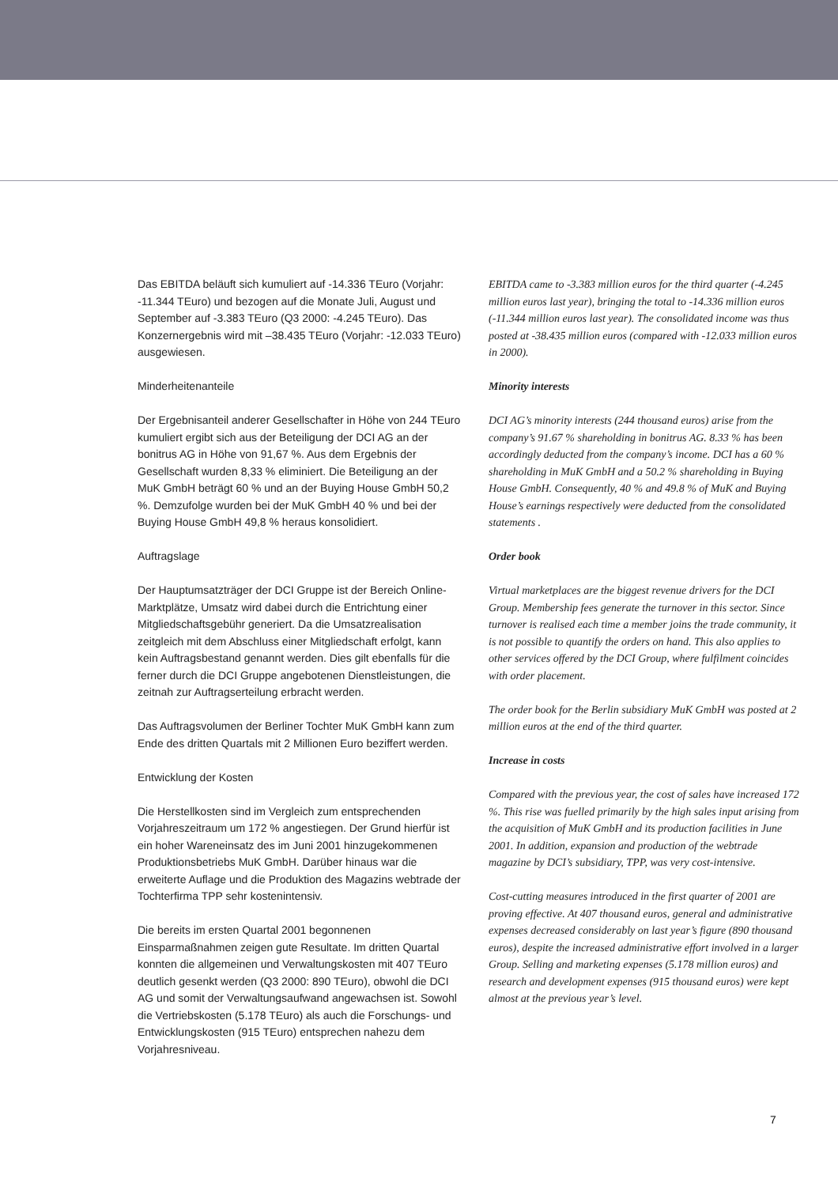Das EBITDA beläuft sich kumuliert auf -14.336 TEuro (Vorjahr: -11.344 TEuro) und bezogen auf die Monate Juli, August und September auf -3.383 TEuro (Q3 2000: -4.245 TEuro). Das Konzernergebnis wird mit –38.435 TEuro (Vorjahr: -12.033 TEuro) ausgewiesen.
Minderheitenanteile
Der Ergebnisanteil anderer Gesellschafter in Höhe von 244 TEuro kumuliert ergibt sich aus der Beteiligung der DCI AG an der bonitrus AG in Höhe von 91,67 %. Aus dem Ergebnis der Gesellschaft wurden 8,33 % eliminiert. Die Beteiligung an der MuK GmbH beträgt 60 % und an der Buying House GmbH 50,2 %. Demzufolge wurden bei der MuK GmbH 40 % und bei der Buying House GmbH 49,8 % heraus konsolidiert.
Auftragslage
Der Hauptumsatzträger der DCI Gruppe ist der Bereich Online-Marktplätze, Umsatz wird dabei durch die Entrichtung einer Mitgliedschaftsgebühr generiert. Da die Umsatzrealisation zeitgleich mit dem Abschluss einer Mitgliedschaft erfolgt, kann kein Auftragsbestand genannt werden. Dies gilt ebenfalls für die ferner durch die DCI Gruppe angebotenen Dienstleistungen, die zeitnah zur Auftragserteilung erbracht werden.
Das Auftragsvolumen der Berliner Tochter MuK GmbH kann zum Ende des dritten Quartals mit 2 Millionen Euro beziffert werden.
Entwicklung der Kosten
Die Herstellkosten sind im Vergleich zum entsprechenden Vorjahreszeitraum um 172 % angestiegen. Der Grund hierfür ist ein hoher Wareneinsatz des im Juni 2001 hinzugekommenen Produktionsbetriebs MuK GmbH. Darüber hinaus war die erweiterte Auflage und die Produktion des Magazins webtrade der Tochterfirma TPP sehr kostenintensiv.
Die bereits im ersten Quartal 2001 begonnenen Einsparmaßnahmen zeigen gute Resultate. Im dritten Quartal konnten die allgemeinen und Verwaltungskosten mit 407 TEuro deutlich gesenkt werden (Q3 2000: 890 TEuro), obwohl die DCI AG und somit der Verwaltungsaufwand angewachsen ist. Sowohl die Vertriebskosten (5.178 TEuro) als auch die Forschungs- und Entwicklungskosten (915 TEuro) entsprechen nahezu dem Vorjahresniveau.
EBITDA came to -3.383 million euros for the third quarter (-4.245 million euros last year), bringing the total to -14.336 million euros (-11.344 million euros last year). The consolidated income was thus posted at -38.435 million euros (compared with -12.033 million euros in 2000).
Minority interests
DCI AG’s minority interests (244 thousand euros) arise from the company’s 91.67 % shareholding in bonitrus AG. 8.33 % has been accordingly deducted from the company’s income. DCI has a 60 % shareholding in MuK GmbH and a 50.2 % shareholding in Buying House GmbH. Consequently, 40 % and 49.8 % of MuK and Buying House’s earnings respectively were deducted from the consolidated statements .
Order book
Virtual marketplaces are the biggest revenue drivers for the DCI Group. Membership fees generate the turnover in this sector. Since turnover is realised each time a member joins the trade community, it is not possible to quantify the orders on hand. This also applies to other services offered by the DCI Group, where fulfilment coincides with order placement.
The order book for the Berlin subsidiary MuK GmbH was posted at 2 million euros at the end of the third quarter.
Increase in costs
Compared with the previous year, the cost of sales have increased 172 %. This rise was fuelled primarily by the high sales input arising from the acquisition of MuK GmbH and its production facilities in June 2001. In addition, expansion and production of the webtrade magazine by DCI’s subsidiary, TPP, was very cost-intensive.
Cost-cutting measures introduced in the first quarter of 2001 are proving effective. At 407 thousand euros, general and administrative expenses decreased considerably on last year’s figure (890 thousand euros), despite the increased administrative effort involved in a larger Group. Selling and marketing expenses (5.178 million euros) and research and development expenses (915 thousand euros) were kept almost at the previous year’s level.
7